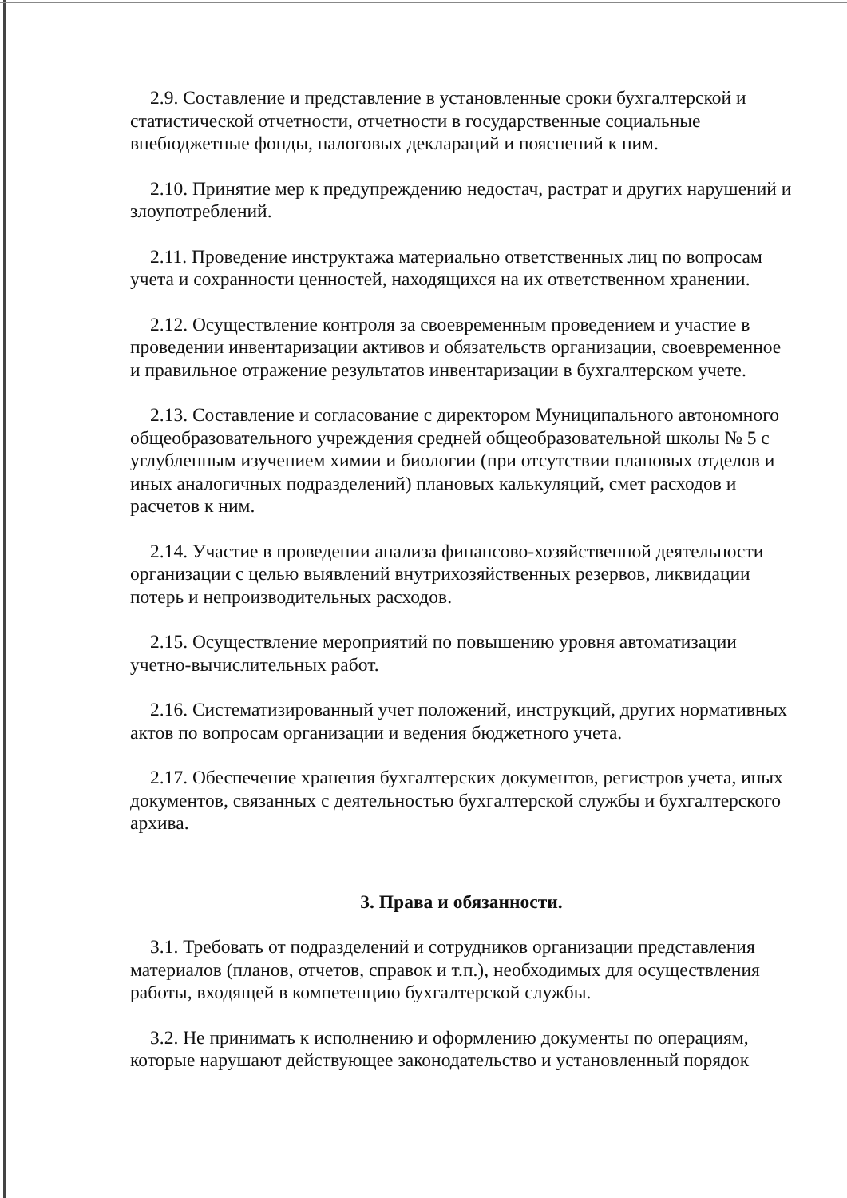2.9. Составление и представление в установленные сроки бухгалтерской и статистической отчетности, отчетности в государственные социальные внебюджетные фонды, налоговых деклараций и пояснений к ним.
2.10. Принятие мер к предупреждению недостач, растрат и других нарушений и злоупотреблений.
2.11. Проведение инструктажа материально ответственных лиц по вопросам учета и сохранности ценностей, находящихся на их ответственном хранении.
2.12. Осуществление контроля за своевременным проведением и участие в проведении инвентаризации активов и обязательств организации, своевременное и правильное отражение результатов инвентаризации в бухгалтерском учете.
2.13. Составление и согласование с директором Муниципального автономного общеобразовательного учреждения средней общеобразовательной школы № 5 с углубленным изучением химии и биологии (при отсутствии плановых отделов и иных аналогичных подразделений) плановых калькуляций, смет расходов и расчетов к ним.
2.14. Участие в проведении анализа финансово-хозяйственной деятельности организации с целью выявлений внутрихозяйственных резервов, ликвидации потерь и непроизводительных расходов.
2.15. Осуществление мероприятий по повышению уровня автоматизации учетно-вычислительных работ.
2.16. Систематизированный учет положений, инструкций, других нормативных актов по вопросам организации и ведения бюджетного учета.
2.17. Обеспечение хранения бухгалтерских документов, регистров учета, иных документов, связанных с деятельностью бухгалтерской службы и бухгалтерского архива.
3. Права и обязанности.
3.1. Требовать от подразделений и сотрудников организации представления материалов (планов, отчетов, справок и т.п.), необходимых для осуществления работы, входящей в компетенцию бухгалтерской службы.
3.2. Не принимать к исполнению и оформлению документы по операциям, которые нарушают действующее законодательство и установленный порядок